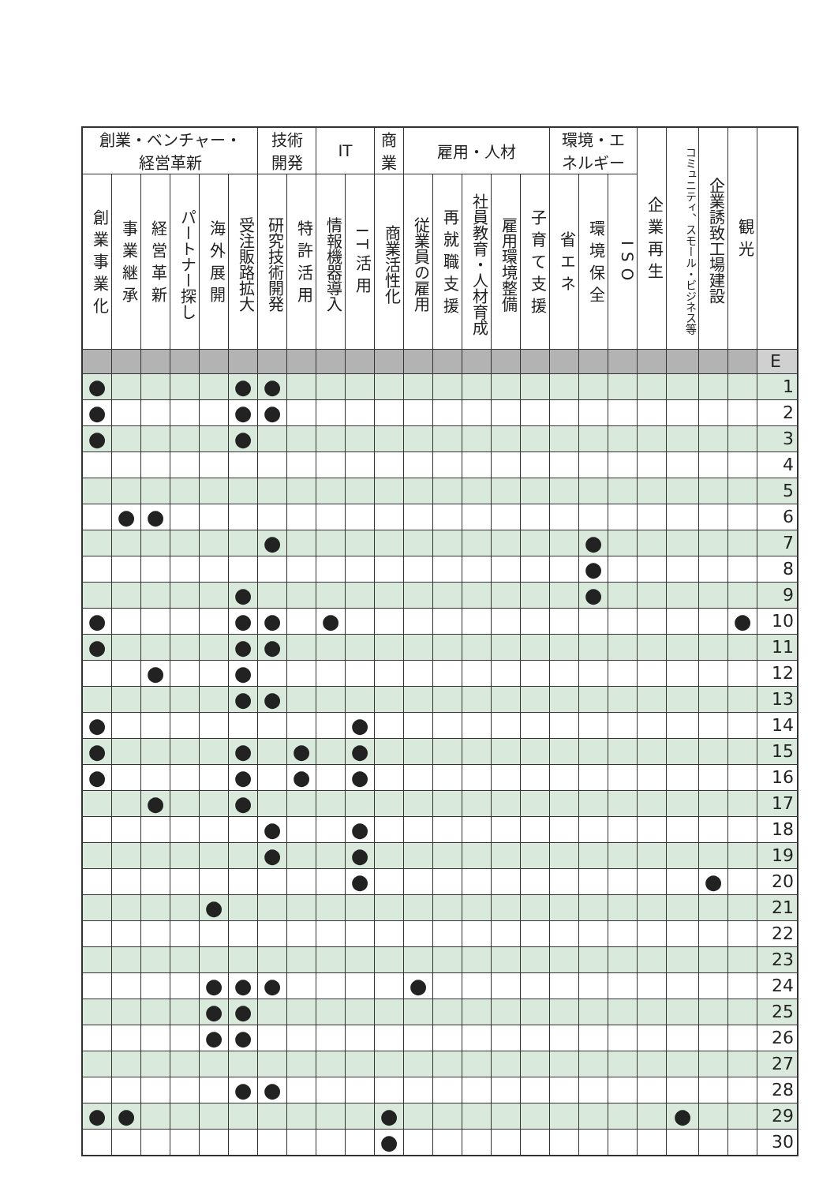| 創業・ベンチャー・ 経営革新 | | | | | | 技術 開発 | | IT | | 商 業 | 雇用・人材 | | | | | 環境・エ ネルギー | | | 企業再生 | コミュニティ、スモール・ビジネス等 | 企業誘致工場建設 | 観光 | |
| --- | --- | --- | --- | --- | --- | --- | --- | --- | --- | --- | --- | --- | --- | --- | --- | --- | --- | --- | --- | --- | --- | --- | --- |
| 創業事業化 | 事業継承 | 経営革新 | パートナー探し | 海外展開 | 受注販路拡大 | 研究技術開発 | 特許活用 | 情報機器導入 | IT活用 | 商業活性化 | 従業員の雇用 | 再就職支援 | 社員教育・人材育成 | 雇用環境整備 | 子育て支援 | 省エネ | 環境保全 | ISO | | | | | |
| | | | | | | | | | | | | | | | | | | | | | | | E |
| ● | | | | | ● | ● | | | | | | | | | | | | | | | | | 1 |
| ● | | | | | ● | ● | | | | | | | | | | | | | | | | | 2 |
| ● | | | | | ● | | | | | | | | | | | | | | | | | | 3 |
| | | | | | | | | | | | | | | | | | | | | | | | 4 |
| | | | | | | | | | | | | | | | | | | | | | | | 5 |
| | ● | ● | | | | | | | | | | | | | | | | | | | | | 6 |
| | | | | | | ● | | | | | | | | | | | ● | | | | | | 7 |
| | | | | | | | | | | | | | | | | | ● | | | | | | 8 |
| | | | | | ● | | | | | | | | | | | | ● | | | | | | 9 |
| ● | | | | | ● | ● | | ● | | | | | | | | | | | | | | ● | 10 |
| ● | | | | | ● | ● | | | | | | | | | | | | | | | | | 11 |
| | | ● | | | ● | | | | | | | | | | | | | | | | | | 12 |
| | | | | | ● | ● | | | | | | | | | | | | | | | | | 13 |
| ● | | | | | | | | | ● | | | | | | | | | | | | | | 14 |
| ● | | | | | ● | | ● | | ● | | | | | | | | | | | | | | 15 |
| ● | | | | | ● | | ● | | ● | | | | | | | | | | | | | | 16 |
| | | ● | | | ● | | | | | | | | | | | | | | | | | | 17 |
| | | | | | | ● | | | ● | | | | | | | | | | | | | | 18 |
| | | | | | | ● | | | ● | | | | | | | | | | | | | | 19 |
| | | | | | | | | | ● | | | | | | | | | | | | ● | | 20 |
| | | | | ● | | | | | | | | | | | | | | | | | | | 21 |
| | | | | | | | | | | | | | | | | | | | | | | | 22 |
| | | | | | | | | | | | | | | | | | | | | | | | 23 |
| | | | | ● | ● | ● | | | | | ● | | | | | | | | | | | | 24 |
| | | | | ● | ● | | | | | | | | | | | | | | | | | | 25 |
| | | | | ● | ● | | | | | | | | | | | | | | | | | | 26 |
| | | | | | | | | | | | | | | | | | | | | | | | 27 |
| | | | | | ● | ● | | | | | | | | | | | | | | | | | 28 |
| ● | ● | | | | | | | | | ● | | | | | | | | | | ● | | | 29 |
| | | | | | | | | | | ● | | | | | | | | | | | | | 30 |